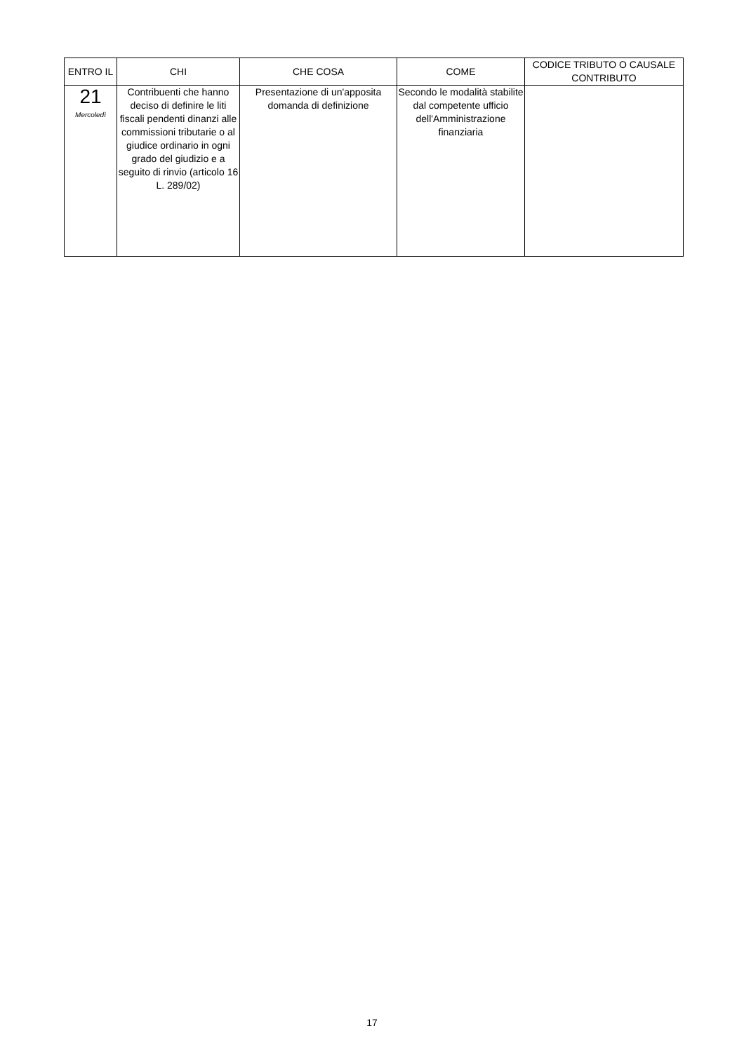| ENTRO IL | CHI | CHE COSA | COME | CODICE TRIBUTO O CAUSALE CONTRIBUTO |
| --- | --- | --- | --- | --- |
| 21 Mercoledì | Contribuenti che hanno deciso di definire le liti fiscali pendenti dinanzi alle commissioni tributarie o al giudice ordinario in ogni grado del giudizio e a seguito di rinvio (articolo 16 L. 289/02) | Presentazione di un'apposita domanda di definizione | Secondo le modalità stabilite dal competente ufficio dell'Amministrazione finanziaria | |
17